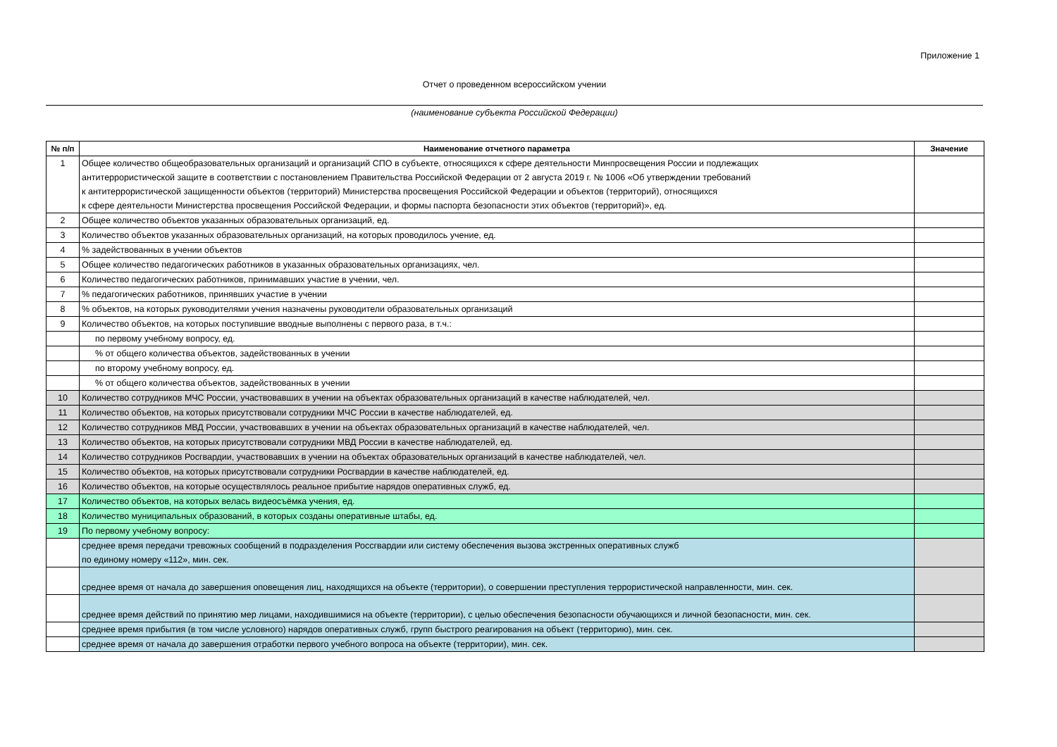Приложение 1
Отчет о проведенном всероссийском учении
(наименование субъекта Российской Федерации)
| № п/п | Наименование отчетного параметра | Значение |
| --- | --- | --- |
| 1 | Общее количество общеобразовательных организаций и организаций СПО в субъекте, относящихся к сфере деятельности Минпросвещения России и подлежащих антитеррористической защите в соответствии с постановлением Правительства Российской Федерации от 2 августа 2019 г. № 1006 «Об утверждении требований к антитеррористической защищенности объектов (территорий) Министерства просвещения Российской Федерации и объектов (территорий), относящихся к сфере деятельности Министерства просвещения Российской Федерации, и формы паспорта безопасности этих объектов (территорий)», ед. | |
| 2 | Общее количество объектов указанных образовательных организаций, ед. | |
| 3 | Количество объектов указанных образовательных организаций, на которых проводилось учение, ед. | |
| 4 | % задействованных в учении объектов | |
| 5 | Общее количество педагогических работников в указанных образовательных организациях, чел. | |
| 6 | Количество педагогических работников, принимавших участие в учении, чел. | |
| 7 | % педагогических работников, принявших участие в учении | |
| 8 | % объектов, на которых руководителями учения назначены руководители образовательных организаций | |
| 9 | Количество объектов, на которых поступившие вводные выполнены с первого раза, в т.ч.: | |
| | по первому учебному вопросу, ед. | |
| | % от общего количества объектов, задействованных в учении | |
| | по второму учебному вопросу, ед. | |
| | % от общего количества объектов, задействованных в учении | |
| 10 | Количество сотрудников МЧС России, участвовавших в учении на объектах образовательных организаций в качестве наблюдателей, чел. | |
| 11 | Количество объектов, на которых присутствовали сотрудники МЧС России в качестве наблюдателей, ед. | |
| 12 | Количество сотрудников МВД России, участвовавших в учении на объектах образовательных организаций в качестве наблюдателей, чел. | |
| 13 | Количество объектов, на которых присутствовали сотрудники МВД России в качестве наблюдателей, ед. | |
| 14 | Количество сотрудников Росгвардии, участвовавших в учении на объектах образовательных организаций в качестве наблюдателей, чел. | |
| 15 | Количество объектов, на которых присутствовали сотрудники Росгвардии в качестве наблюдателей, ед. | |
| 16 | Количество объектов, на которые осуществлялось реальное прибытие нарядов оперативных служб, ед. | |
| 17 | Количество объектов, на которых велась видеосъёмка учения, ед. | |
| 18 | Количество муниципальных образований, в которых созданы оперативные штабы, ед. | |
| 19 | По первому учебному вопросу: | |
| | среднее время передачи тревожных сообщений в подразделения Россгвардии или систему обеспечения вызова экстренных оперативных служб по единому номеру «112», мин. сек. | |
| | среднее время от начала до завершения оповещения лиц, находящихся на объекте (территории), о совершении преступления террористической направленности, мин. сек. | |
| | среднее время действий по принятию мер лицами, находившимися на объекте (территории), с целью обеспечения безопасности обучающихся и личной безопасности, мин. сек. | |
| | среднее время прибытия (в том числе условного) нарядов оперативных служб, групп быстрого реагирования на объект (территорию), мин. сек. | |
| | среднее время от начала до завершения отработки первого учебного вопроса на объекте (территории), мин. сек. | |